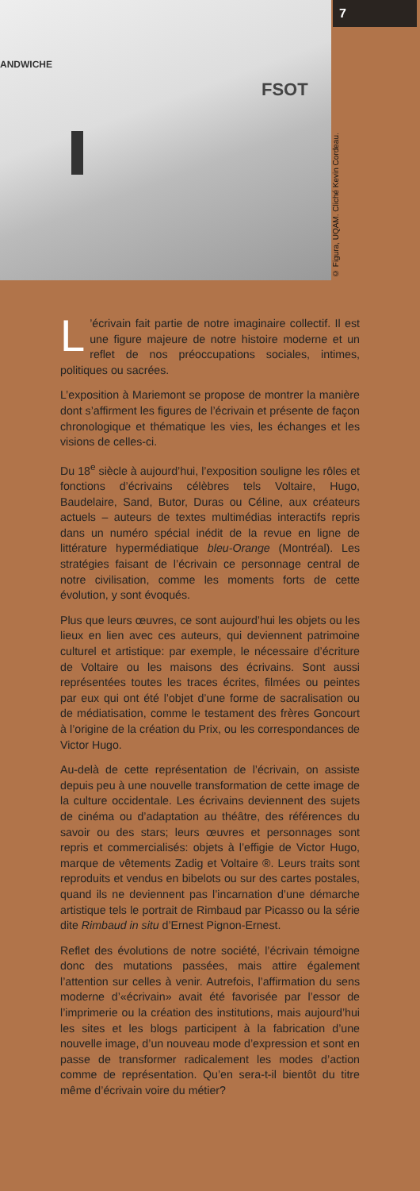ANDWICHE
FSOT
© Figura, UQAM. Cliché Kevin Cordeau.
7
L’écrivain fait partie de notre imaginaire collectif. Il est une figure majeure de notre histoire moderne et un reflet de nos préoccupations sociales, intimes, politiques ou sacrées.
L’exposition à Mariemont se propose de montrer la manière dont s’affirment les figures de l’écrivain et présente de façon chronologique et thématique les vies, les échanges et les visions de celles-ci.
Du 18<sup>e</sup> siècle à aujourd’hui, l’exposition souligne les rôles et fonctions d’écrivains célèbres tels Voltaire, Hugo, Baudelaire, Sand, Butor, Duras ou Céline, aux créateurs actuels – auteurs de textes multimédias interactifs repris dans un numéro spécial inédit de la revue en ligne de littérature hypermédiatique bleu-Orange (Montréal). Les stratégies faisant de l’écrivain ce personnage central de notre civilisation, comme les moments forts de cette évolution, y sont évoqués.
Plus que leurs œuvres, ce sont aujourd’hui les objets ou les lieux en lien avec ces auteurs, qui deviennent patrimoine culturel et artistique: par exemple, le nécessaire d’écriture de Voltaire ou les maisons des écrivains. Sont aussi représentées toutes les traces écrites, filmées ou peintes par eux qui ont été l’objet d’une forme de sacralisation ou de médiatisation, comme le testament des frères Goncourt à l’origine de la création du Prix, ou les correspondances de Victor Hugo.
Au-delà de cette représentation de l’écrivain, on assiste depuis peu à une nouvelle transformation de cette image de la culture occidentale. Les écri­vains deviennent des sujets de cinéma ou d’adapta­tion au théâtre, des références du savoir ou des stars; leurs œuvres et personnages sont repris et commercialisés: objets à l’effigie de Victor Hugo, marque de vêtements Zadig et Voltaire ®. Leurs traits sont reproduits et vendus en bibelots ou sur des cartes postales, quand ils ne deviennent pas l’incar­nation d’une démarche artistique tels le portrait de Rimbaud par Picasso ou la série dite Rimbaud in situ d’Ernest Pignon-Ernest.
Reflet des évolutions de notre société, l’écrivain témoigne donc des mutations passées, mais attire également l’attention sur celles à venir. Autrefois, l’affirmation du sens moderne d’«écrivain» avait été favorisée par l’essor de l’imprimerie ou la création des institutions, mais aujourd’hui les sites et les blogs participent à la fabrication d’une nouvelle image, d’un nouveau mode d’expression et sont en passe de transformer radicalement les modes d’action comme de représentation. Qu’en sera-t-il bientôt du titre même d’écrivain voire du métier?